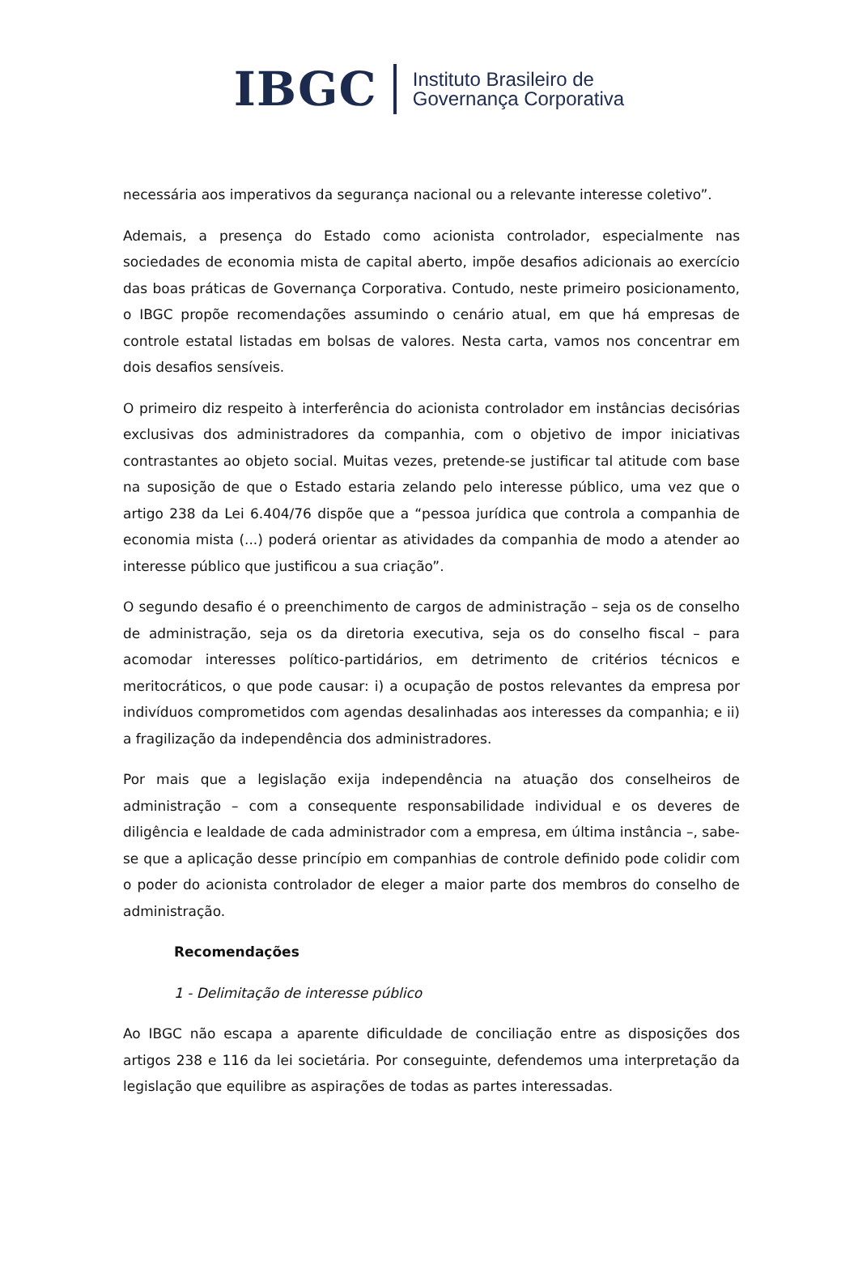IBGC Instituto Brasileiro de
Governança Corporativa
necessária aos imperativos da segurança nacional ou a relevante interesse coletivo”.
Ademais, a presença do Estado como acionista controlador, especialmente nas sociedades de economia mista de capital aberto, impõe desafios adicionais ao exercício das boas práticas de Governança Corporativa. Contudo, neste primeiro posicionamento, o IBGC propõe recomendações assumindo o cenário atual, em que há empresas de controle estatal listadas em bolsas de valores. Nesta carta, vamos nos concentrar em dois desafios sensíveis.
O primeiro diz respeito à interferência do acionista controlador em instâncias decisórias exclusivas dos administradores da companhia, com o objetivo de impor iniciativas contrastantes ao objeto social. Muitas vezes, pretende-se justificar tal atitude com base na suposição de que o Estado estaria zelando pelo interesse público, uma vez que o artigo 238 da Lei 6.404/76 dispõe que a “pessoa jurídica que controla a companhia de economia mista (...) poderá orientar as atividades da companhia de modo a atender ao interesse público que justificou a sua criação”.
O segundo desafio é o preenchimento de cargos de administração – seja os de conselho de administração, seja os da diretoria executiva, seja os do conselho fiscal – para acomodar interesses político-partidários, em detrimento de critérios técnicos e meritocráticos, o que pode causar: i) a ocupação de postos relevantes da empresa por indivíduos comprometidos com agendas desalinhadas aos interesses da companhia; e ii) a fragilização da independência dos administradores.
Por mais que a legislação exija independência na atuação dos conselheiros de administração – com a consequente responsabilidade individual e os deveres de diligência e lealdade de cada administrador com a empresa, em última instância –, sabe-se que a aplicação desse princípio em companhias de controle definido pode colidir com o poder do acionista controlador de eleger a maior parte dos membros do conselho de administração.
Recomendações
1 - Delimitação de interesse público
Ao IBGC não escapa a aparente dificuldade de conciliação entre as disposições dos artigos 238 e 116 da lei societária. Por conseguinte, defendemos uma interpretação da legislação que equilibre as aspirações de todas as partes interessadas.